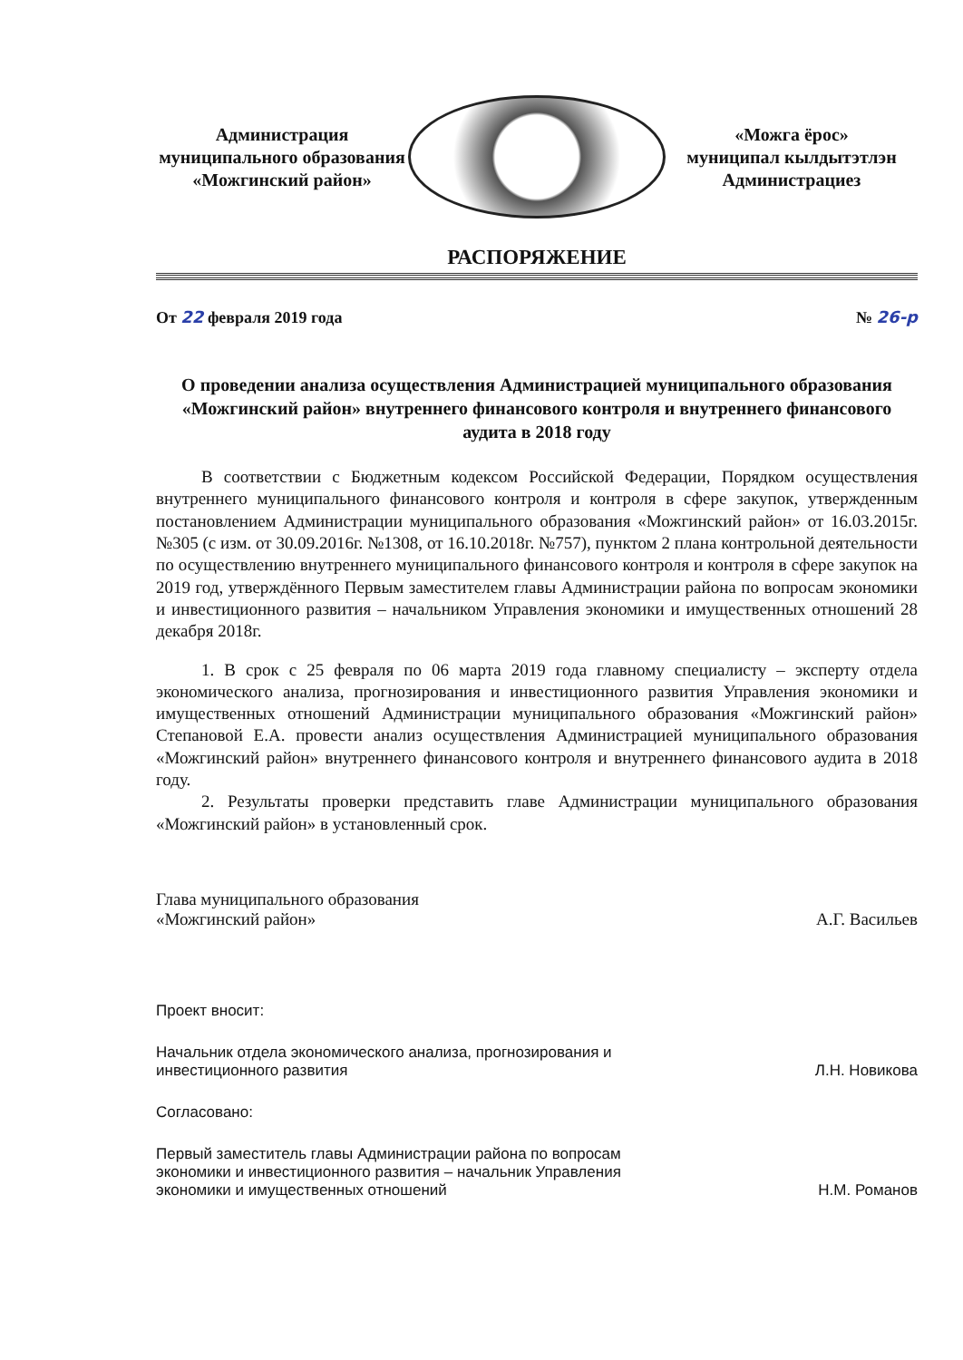Администрация
муниципального образования
«Можгинский район»
«Можга ёрос»
муниципал кылдытэтлэн
Администрациез
РАСПОРЯЖЕНИЕ
От 22 февраля 2019 года № 26-р
О проведении анализа осуществления Администрацией муниципального образования «Можгинский район» внутреннего финансового контроля и внутреннего финансового аудита в 2018 году
В соответствии с Бюджетным кодексом Российской Федерации, Порядком осуществления внутреннего муниципального финансового контроля и контроля в сфере закупок, утвержденным постановлением Администрации муниципального образования «Можгинский район» от 16.03.2015г. №305 (с изм. от 30.09.2016г. №1308, от 16.10.2018г. №757), пунктом 2 плана контрольной деятельности по осуществлению внутреннего муниципального финансового контроля и контроля в сфере закупок на 2019 год, утверждённого Первым заместителем главы Администрации района по вопросам экономики и инвестиционного развития – начальником Управления экономики и имущественных отношений 28 декабря 2018г.
1. В срок с 25 февраля по 06 марта 2019 года главному специалисту – эксперту отдела экономического анализа, прогнозирования и инвестиционного развития Управления экономики и имущественных отношений Администрации муниципального образования «Можгинский район» Степановой Е.А. провести анализ осуществления Администрацией муниципального образования «Можгинский район» внутреннего финансового контроля и внутреннего финансового аудита в 2018 году.
2. Результаты проверки представить главе Администрации муниципального образования «Можгинский район» в установленный срок.
Глава муниципального образования
«Можгинский район»
А.Г. Васильев
Проект вносит:
Начальник отдела экономического анализа, прогнозирования и инвестиционного развития
Л.Н. Новикова
Согласовано:
Первый заместитель главы Администрации района по вопросам экономики и инвестиционного развития – начальник Управления экономики и имущественных отношений
Н.М. Романов